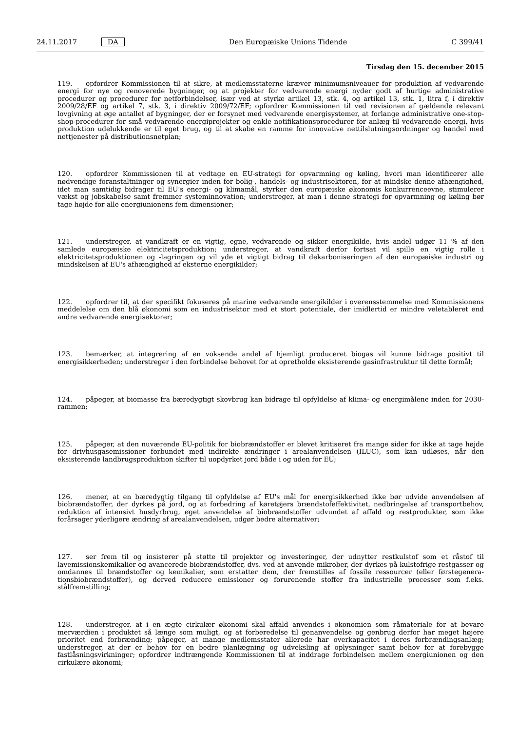24.11.2017 DA Den Europæiske Unions Tidende C 399/41
Tirsdag den 15. december 2015
119. opfordrer Kommissionen til at sikre, at medlemsstaterne kræver minimumsniveauer for produktion af vedvarende energi for nye og renoverede bygninger, og at projekter for vedvarende energi nyder godt af hurtige administrative procedurer og procedurer for netforbindelser, især ved at styrke artikel 13, stk. 4, og artikel 13, stk. 1, litra f, i direktiv 2009/28/EF og artikel 7, stk. 3, i direktiv 2009/72/EF; opfordrer Kommissionen til ved revisionen af gældende relevant lovgivning at øge antallet af bygninger, der er forsynet med vedvarende energisystemer, at forlange administrative one-stop-shop-procedurer for små vedvarende energiprojekter og enkle notifikationsprocedurer for anlæg til vedvarende energi, hvis produktion udelukkende er til eget brug, og til at skabe en ramme for innovative nettilslutningsordninger og handel med nettjenester på distributionsnetplan;
120. opfordrer Kommissionen til at vedtage en EU-strategi for opvarmning og køling, hvori man identificerer alle nødvendige foranstaltninger og synergier inden for bolig-, handels- og industrisektoren, for at mindske denne afhængighed, idet man samtidig bidrager til EU's energi- og klimamål, styrker den europæiske økonomis konkurrenceevne, stimulerer vækst og jobskabelse samt fremmer systeminnovation; understreger, at man i denne strategi for opvarmning og køling bør tage højde for alle energiunionens fem dimensioner;
121. understreger, at vandkraft er en vigtig, egne, vedvarende og sikker energikilde, hvis andel udgør 11 % af den samlede europæiske elektricitetsproduktion; understreger, at vandkraft derfor fortsat vil spille en vigtig rolle i elektricitetsproduktionen og -lagringen og vil yde et vigtigt bidrag til dekarboniseringen af den europæiske industri og mindskelsen af EU's afhængighed af eksterne energikilder;
122. opfordrer til, at der specifikt fokuseres på marine vedvarende energikilder i overensstemmelse med Kommissionens meddelelse om den blå økonomi som en industrisektor med et stort potentiale, der imidlertid er mindre veletableret end andre vedvarende energisektorer;
123. bemærker, at integrering af en voksende andel af hjemligt produceret biogas vil kunne bidrage positivt til energisikkerheden; understreger i den forbindelse behovet for at opretholde eksisterende gasinfrastruktur til dette formål;
124. påpeger, at biomasse fra bæredygtigt skovbrug kan bidrage til opfyldelse af klima- og energimålene inden for 2030-rammen;
125. påpeger, at den nuværende EU-politik for biobrændstoffer er blevet kritiseret fra mange sider for ikke at tage højde for drivhusgasemissioner forbundet med indirekte ændringer i arealanvendelsen (ILUC), som kan udløses, når den eksisterende landbrugsproduktion skifter til uopdyrket jord både i og uden for EU;
126. mener, at en bæredygtig tilgang til opfyldelse af EU's mål for energisikkerhed ikke bør udvide anvendelsen af biobrændstoffer, der dyrkes på jord, og at forbedring af køretøjers brændstofeffektivitet, nedbringelse af transportbehov, reduktion af intensivt husdyrbrug, øget anvendelse af biobrændstoffer udvundet af affald og restprodukter, som ikke forårsager yderligere ændring af arealanvendelsen, udgør bedre alternativer;
127. ser frem til og insisterer på støtte til projekter og investeringer, der udnytter restkulstof som et råstof til lavemissionskemikalier og avancerede biobrændstoffer, dvs. ved at anvende mikrober, der dyrkes på kulstofrige restgasser og omdannes til brændstoffer og kemikalier, som erstatter dem, der fremstilles af fossile ressourcer (eller førstegenera-tionsbiobrændstoffer), og derved reducere emissioner og forurenende stoffer fra industrielle processer som f.eks. stålfremstilling;
128. understreger, at i en ægte cirkulær økonomi skal affald anvendes i økonomien som råmateriale for at bevare merværdien i produktet så længe som muligt, og at forberedelse til genanvendelse og genbrug derfor har meget højere prioritet end forbrænding; påpeger, at mange medlemsstater allerede har overkapacitet i deres forbrændingsanlæg; understreger, at der er behov for en bedre planlægning og udveksling af oplysninger samt behov for at forebygge fastlåsningsvirkninger; opfordrer indtrængende Kommissionen til at inddrage forbindelsen mellem energiunionen og den cirkulære økonomi;